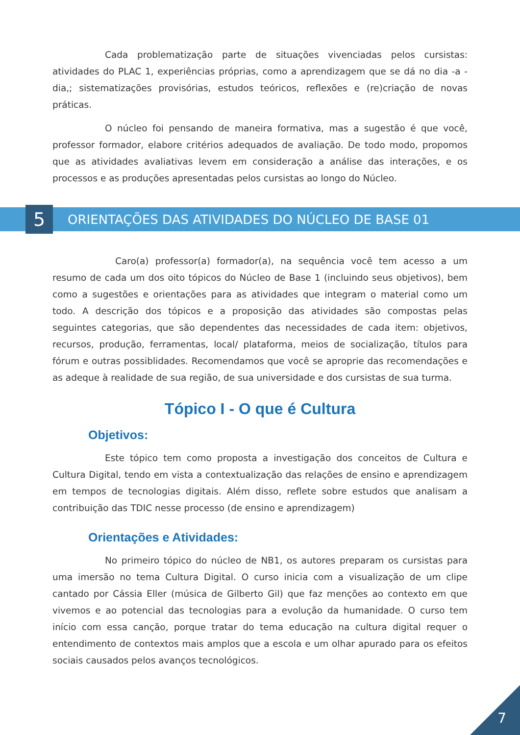Cada problematização parte de situações vivenciadas pelos cursistas: atividades do PLAC 1, experiências próprias, como a aprendizagem que se dá no dia -a -dia,; sistematizações provisórias, estudos teóricos, reflexões e (re)criação de novas práticas.
O núcleo foi pensando de maneira formativa, mas a sugestão é que você, professor formador, elabore critérios adequados de avaliação. De todo modo, propomos que as atividades avaliativas levem em consideração a análise das interações, e os processos e as produções apresentadas pelos cursistas ao longo do Núcleo.
5
ORIENTAÇÕES DAS ATIVIDADES DO NÚCLEO DE BASE 01
Caro(a) professor(a) formador(a), na sequência você tem acesso a um resumo de cada um dos oito tópicos do Núcleo de Base 1 (incluindo seus objetivos), bem como a sugestões e orientações para as atividades que integram o material como um todo. A descrição dos tópicos e a proposição das atividades são compostas pelas seguintes categorias, que são dependentes das necessidades de cada item: objetivos, recursos, produção, ferramentas, local/ plataforma, meios de socialização, títulos para fórum e outras possiblidades. Recomendamos que você se aproprie das recomendações e as adeque à realidade de sua região, de sua universidade e dos cursistas de sua turma.
Tópico I - O que é Cultura
Objetivos:
Este tópico tem como proposta a investigação dos conceitos de Cultura e Cultura Digital, tendo em vista a contextualização das relações de ensino e aprendizagem em tempos de tecnologias digitais. Além disso, reflete sobre estudos que analisam a contribuição das TDIC nesse processo (de ensino e aprendizagem)
Orientações e Atividades:
No primeiro tópico do núcleo de NB1, os autores preparam os cursistas para uma imersão no tema Cultura Digital. O curso inicia com a visualização de um clipe cantado por Cássia Eller (música de Gilberto Gil) que faz menções ao contexto em que vivemos e ao potencial das tecnologias para a evolução da humanidade. O curso tem início com essa canção, porque tratar do tema educação na cultura digital requer o entendimento de contextos mais amplos que a escola e um olhar apurado para os efeitos sociais causados pelos avanços tecnológicos.
7